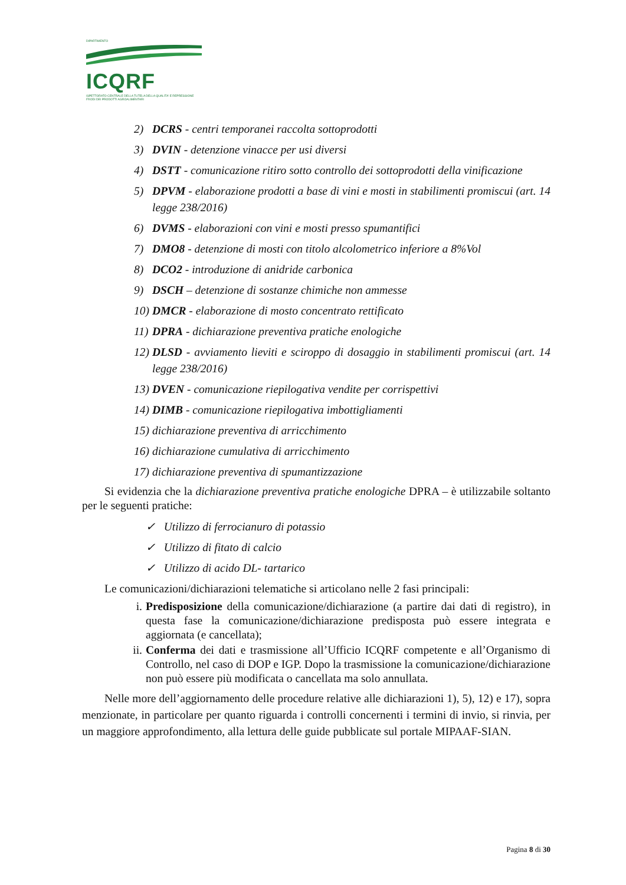DIPARTIMENTO
ICQRF
ISPETTORATO CENTRALE DELLA TUTELA DELLA QUALITA' E REPRESSIONE FRODI DEI PRODOTTI AGROALIMENTARI
2) DCRS - centri temporanei raccolta sottoprodotti
3) DVIN - detenzione vinacce per usi diversi
4) DSTT - comunicazione ritiro sotto controllo dei sottoprodotti della vinificazione
5) DPVM - elaborazione prodotti a base di vini e mosti in stabilimenti promiscui (art. 14 legge 238/2016)
6) DVMS - elaborazioni con vini e mosti presso spumantifici
7) DMO8 - detenzione di mosti con titolo alcolometrico inferiore a 8%Vol
8) DCO2 - introduzione di anidride carbonica
9) DSCH – detenzione di sostanze chimiche non ammesse
10) DMCR - elaborazione di mosto concentrato rettificato
11) DPRA - dichiarazione preventiva pratiche enologiche
12) DLSD - avviamento lieviti e sciroppo di dosaggio in stabilimenti promiscui (art. 14 legge 238/2016)
13) DVEN - comunicazione riepilogativa vendite per corrispettivi
14) DIMB - comunicazione riepilogativa imbottigliamenti
15) dichiarazione preventiva di arricchimento
16) dichiarazione cumulativa di arricchimento
17) dichiarazione preventiva di spumantizzazione
Si evidenzia che la dichiarazione preventiva pratiche enologiche DPRA – è utilizzabile soltanto per le seguenti pratiche:
✓ Utilizzo di ferrocianuro di potassio
✓ Utilizzo di fitato di calcio
✓ Utilizzo di acido DL- tartarico
Le comunicazioni/dichiarazioni telematiche si articolano nelle 2 fasi principali:
i. Predisposizione della comunicazione/dichiarazione (a partire dai dati di registro), in questa fase la comunicazione/dichiarazione predisposta può essere integrata e aggiornata (e cancellata);
ii. Conferma dei dati e trasmissione all’Ufficio ICQRF competente e all’Organismo di Controllo, nel caso di DOP e IGP. Dopo la trasmissione la comunicazione/dichiarazione non può essere più modificata o cancellata ma solo annullata.
Nelle more dell’aggiornamento delle procedure relative alle dichiarazioni 1), 5), 12) e 17), sopra menzionate, in particolare per quanto riguarda i controlli concernenti i termini di invio, si rinvia, per un maggiore approfondimento, alla lettura delle guide pubblicate sul portale MIPAAF-SIAN.
Pagina 8 di 30